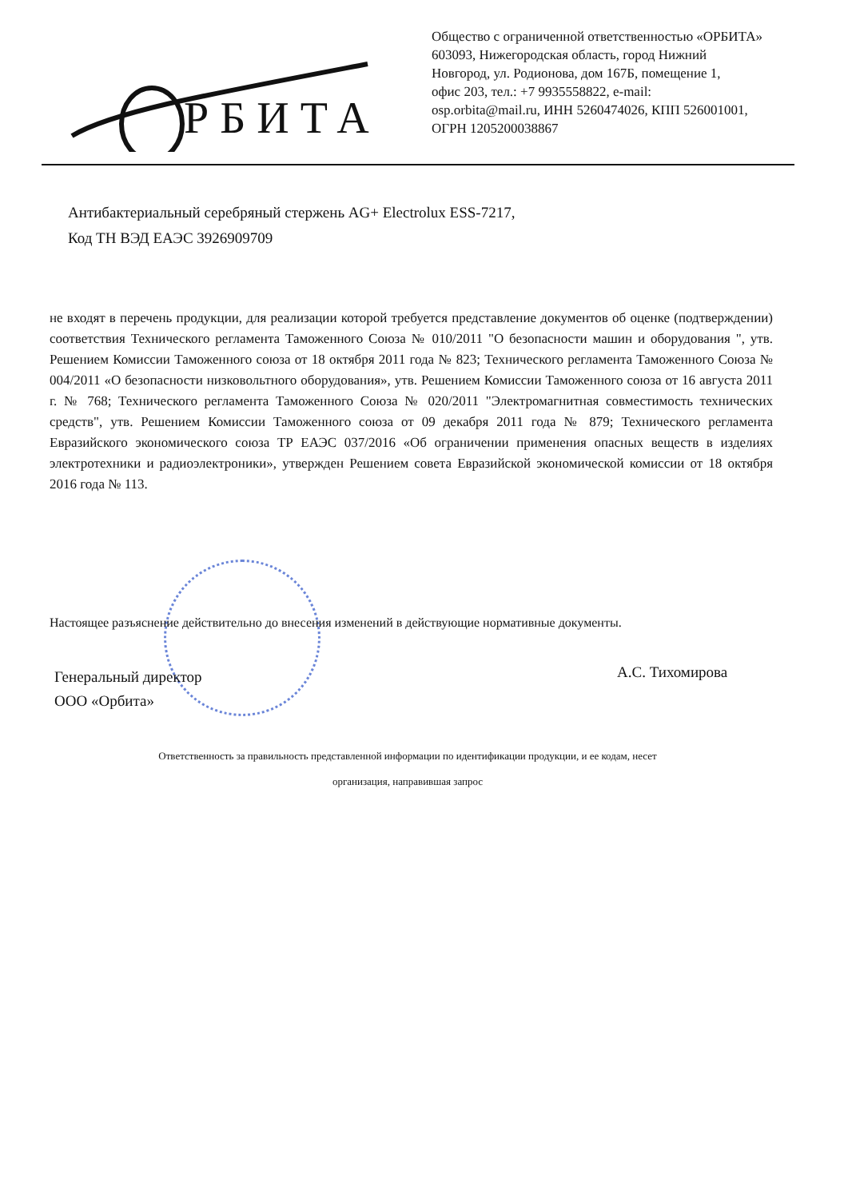РБИТА
Общество с ограниченной ответственностью «ОРБИТА»
603093, Нижегородская область, город Нижний
Новгород, ул. Родионова, дом 167Б, помещение 1,
офис 203, тел.: +7 9935558822, e-mail:
osp.orbita@mail.ru, ИНН 5260474026, КПП 526001001,
ОГРН 1205200038867
Антибактериальный серебряный стержень AG+ Electrolux ESS-7217,
Код ТН ВЭД ЕАЭС 3926909709
не входят в перечень продукции, для реализации которой требуется представление документов об оценке (подтверждении) соответствия Технического регламента Таможенного Союза № 010/2011 "О безопасности машин и оборудования ", утв. Решением Комиссии Таможенного союза от 18 октября 2011 года № 823; Технического регламента Таможенного Союза № 004/2011 «О безопасности низковольтного оборудования», утв. Решением Комиссии Таможенного союза от 16 августа 2011 г. № 768; Технического регламента Таможенного Союза № 020/2011 "Электромагнитная совместимость технических средств", утв. Решением Комиссии Таможенного союза от 09 декабря 2011 года № 879; Технического регламента Евразийского экономического союза ТР ЕАЭС 037/2016 «Об ограничении применения опасных веществ в изделиях электротехники и радиоэлектроники», утвержден Решением совета Евразийской экономической комиссии от 18 октября 2016 года № 113.
Настоящее разъяснение действительно до внесения изменений в действующие нормативные документы.
Генеральный директор
ООО «Орбита»
А.С. Тихомирова
Ответственность за правильность представленной информации по идентификации продукции, и ее кодам, несет
организация, направившая запрос